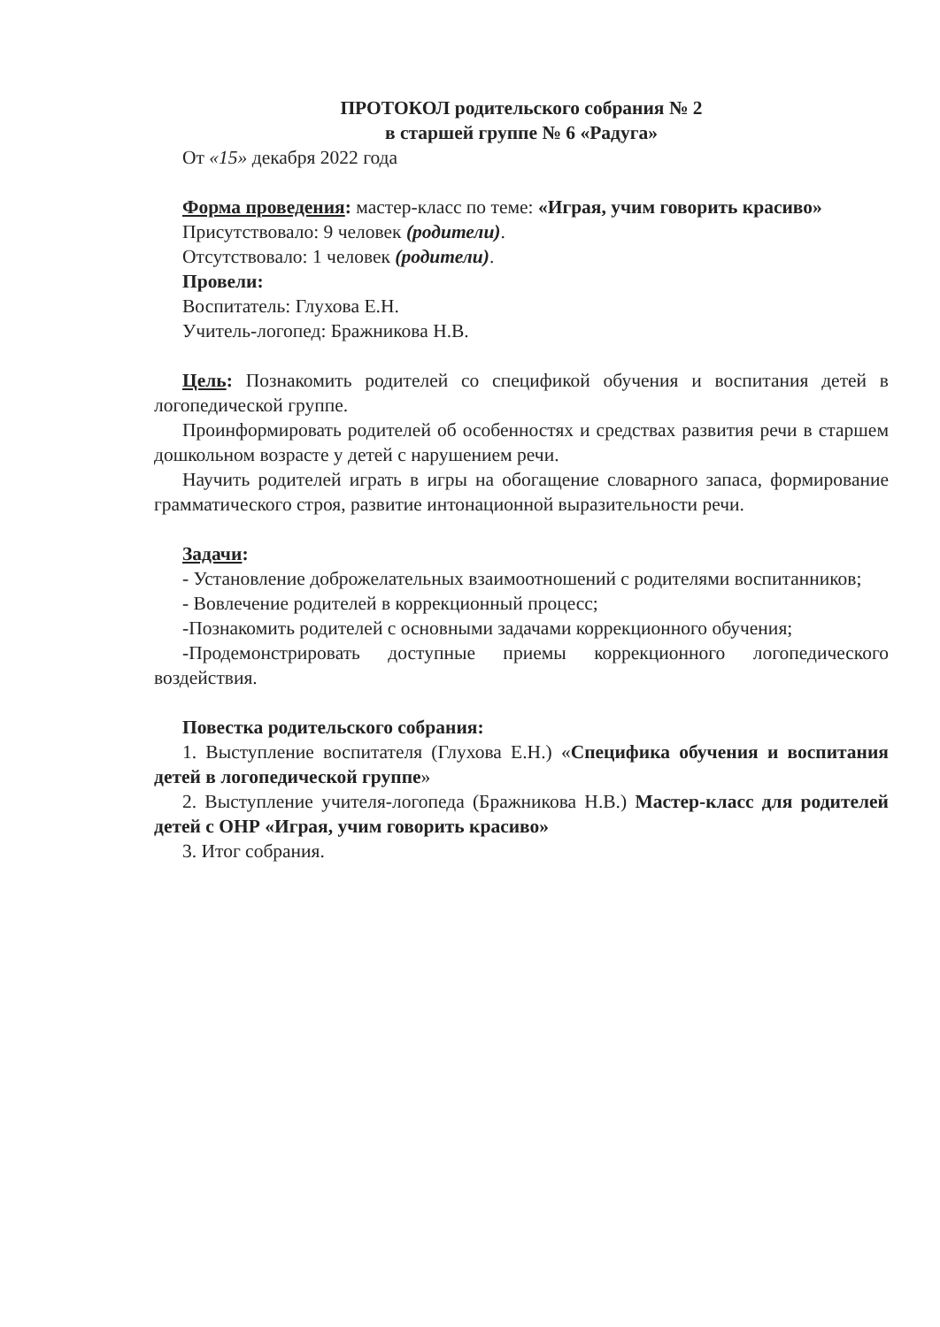ПРОТОКОЛ родительского собрания № 2
в старшей группе № 6 «Радуга»
От «15» декабря 2022 года
Форма проведения: мастер-класс по теме: «Играя, учим говорить красиво»
Присутствовало: 9 человек (родители).
Отсутствовало: 1 человек (родители).
Провели:
Воспитатель: Глухова Е.Н.
Учитель-логопед: Бражникова Н.В.
Цель: Познакомить родителей со спецификой обучения и воспитания детей в логопедической группе.
Проинформировать родителей об особенностях и средствах развития речи в старшем дошкольном возрасте у детей с нарушением речи.
Научить родителей играть в игры на обогащение словарного запаса, формирование грамматического строя, развитие интонационной выразительности речи.
Задачи:
- Установление доброжелательных взаимоотношений с родителями воспитанников;
- Вовлечение родителей в коррекционный процесс;
-Познакомить родителей с основными задачами коррекционного обучения;
-Продемонстрировать доступные приемы коррекционного логопедического воздействия.
Повестка родительского собрания:
1. Выступление воспитателя (Глухова Е.Н.) «Специфика обучения и воспитания детей в логопедической группе»
2. Выступление учителя-логопеда (Бражникова Н.В.) Мастер-класс для родителей детей с ОНР «Играя, учим говорить красиво»
3. Итог собрания.